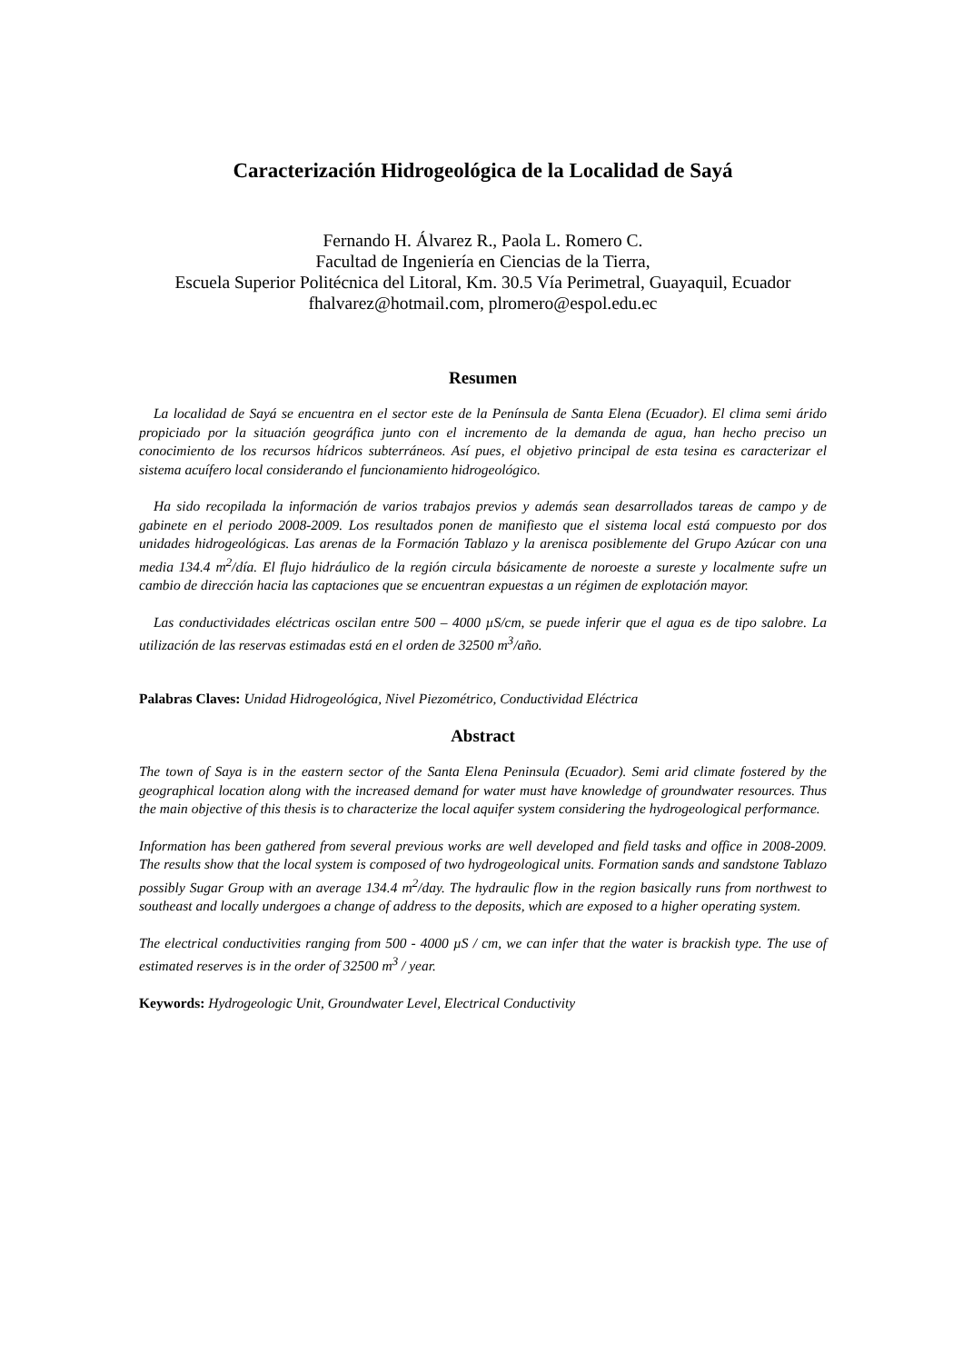Caracterización Hidrogeológica de la Localidad de Sayá
Fernando H. Álvarez R., Paola L. Romero C.
Facultad de Ingeniería en Ciencias de la Tierra,
Escuela Superior Politécnica del Litoral, Km. 30.5 Vía Perimetral, Guayaquil, Ecuador
fhalvarez@hotmail.com, plromero@espol.edu.ec
Resumen
La localidad de Sayá se encuentra en el sector este de la Península de Santa Elena (Ecuador). El clima semi árido propiciado por la situación geográfica junto con el incremento de la demanda de agua, han hecho preciso un conocimiento de los recursos hídricos subterráneos. Así pues, el objetivo principal de esta tesina es caracterizar el sistema acuífero local considerando el funcionamiento hidrogeológico.
Ha sido recopilada la información de varios trabajos previos y además sean desarrollados tareas de campo y de gabinete en el periodo 2008-2009. Los resultados ponen de manifiesto que el sistema local está compuesto por dos unidades hidrogeológicas. Las arenas de la Formación Tablazo y la arenisca posiblemente del Grupo Azúcar con una media 134.4 m<sup>2</sup>/día. El flujo hidráulico de la región circula básicamente de noroeste a sureste y localmente sufre un cambio de dirección hacia las captaciones que se encuentran expuestas a un régimen de explotación mayor.
Las conductividades eléctricas oscilan entre 500 – 4000 µS/cm, se puede inferir que el agua es de tipo salobre. La utilización de las reservas estimadas está en el orden de 32500 m<sup>3</sup>/año.
Palabras Claves: Unidad Hidrogeológica, Nivel Piezométrico, Conductividad Eléctrica
Abstract
The town of Saya is in the eastern sector of the Santa Elena Peninsula (Ecuador). Semi arid climate fostered by the geographical location along with the increased demand for water must have knowledge of groundwater resources. Thus the main objective of this thesis is to characterize the local aquifer system considering the hydrogeological performance.
Information has been gathered from several previous works are well developed and field tasks and office in 2008-2009. The results show that the local system is composed of two hydrogeological units. Formation sands and sandstone Tablazo possibly Sugar Group with an average 134.4 m<sup>2</sup>/day. The hydraulic flow in the region basically runs from northwest to southeast and locally undergoes a change of address to the deposits, which are exposed to a higher operating system.
The electrical conductivities ranging from 500 - 4000 µS / cm, we can infer that the water is brackish type. The use of estimated reserves is in the order of 32500 m<sup>3</sup> / year.
Keywords: Hydrogeologic Unit, Groundwater Level, Electrical Conductivity